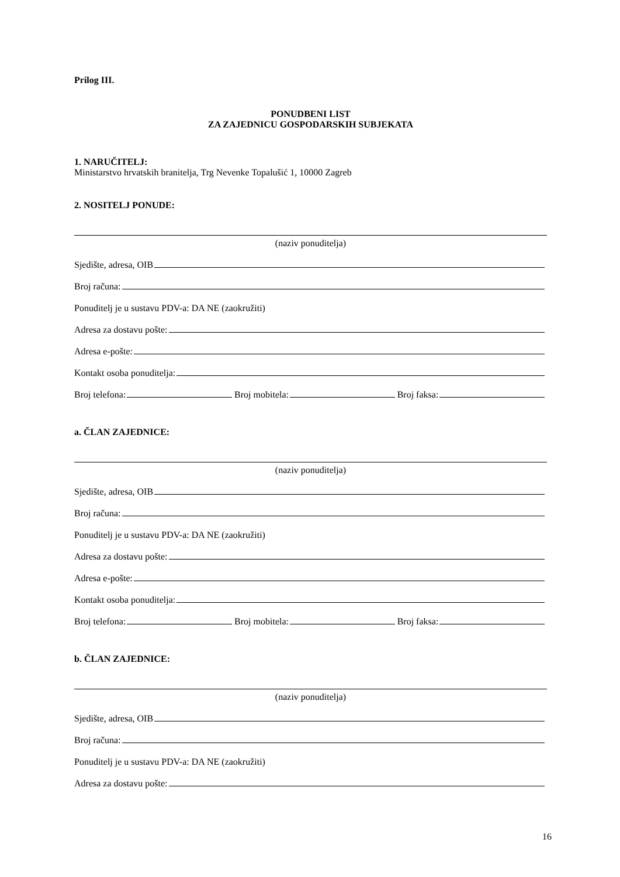Prilog III.
PONUDBENI LIST
ZA ZAJEDNICU GOSPODARSKIH SUBJEKATA
1. NARUČITELJ:
Ministarstvo hrvatskih branitelja, Trg Nevenke Topalušić 1, 10000 Zagreb
2. NOSITELJ PONUDE:
(naziv ponuditelja)
Sjedište, adresa, OIB
Broj računa:
Ponuditelj je u sustavu PDV-a: DA NE (zaokružiti)
Adresa za dostavu pošte:
Adresa e-pošte:
Kontakt osoba ponuditelja:
Broj telefona: Broj mobitela: Broj faksa:
a. ČLAN ZAJEDNICE:
(naziv ponuditelja)
Sjedište, adresa, OIB
Broj računa:
Ponuditelj je u sustavu PDV-a: DA NE (zaokružiti)
Adresa za dostavu pošte:
Adresa e-pošte:
Kontakt osoba ponuditelja:
Broj telefona: Broj mobitela: Broj faksa:
b. ČLAN ZAJEDNICE:
(naziv ponuditelja)
Sjedište, adresa, OIB
Broj računa:
Ponuditelj je u sustavu PDV-a: DA NE (zaokružiti)
Adresa za dostavu pošte:
16